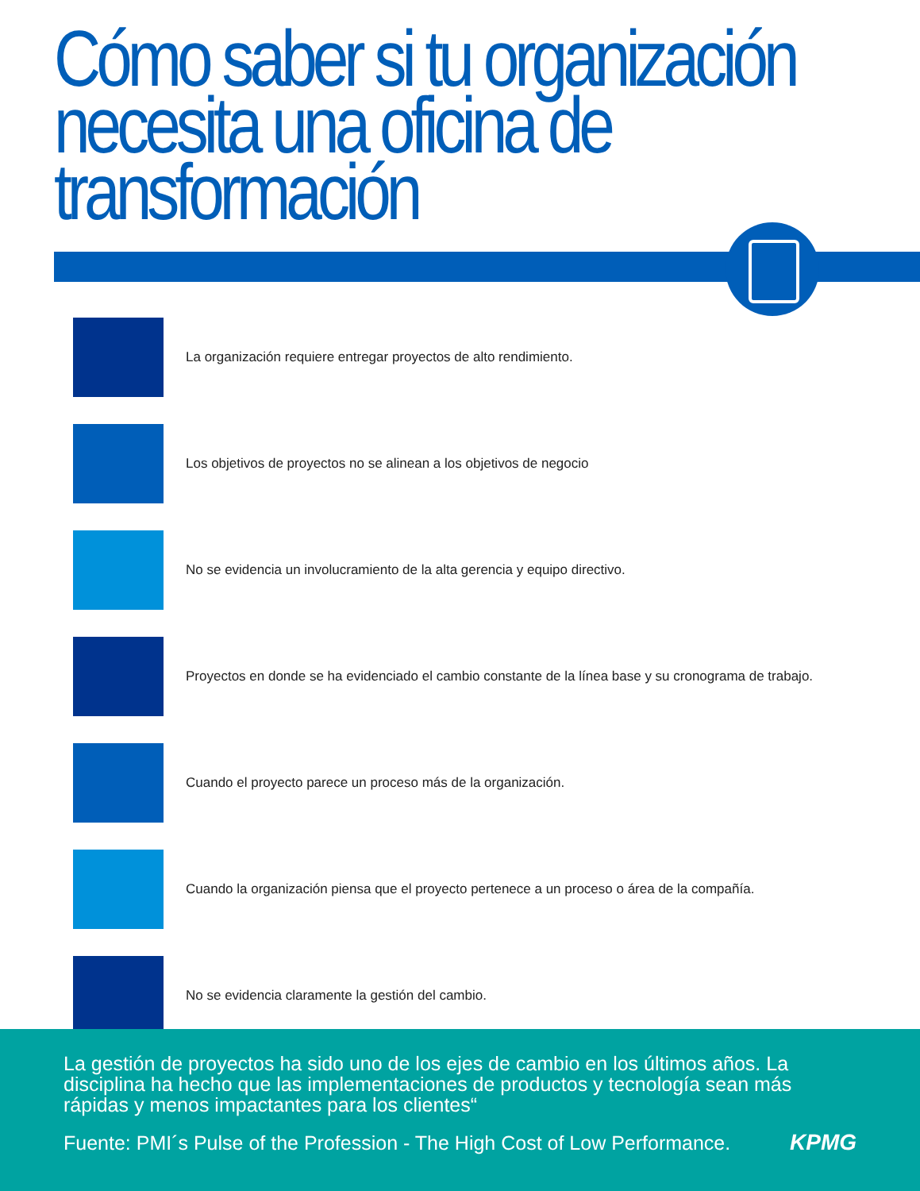Cómo saber si tu organización necesita una oficina de transformación
La organización requiere entregar proyectos de alto rendimiento.
Los objetivos de proyectos no se alinean a los objetivos de negocio
No se evidencia un involucramiento de la alta gerencia y equipo directivo.
Proyectos en donde se ha evidenciado el cambio constante de la línea base y su cronograma de trabajo.
Cuando el proyecto parece un proceso más de la organización.
Cuando la organización piensa que el proyecto pertenece a un proceso o área de la compañía.
No se evidencia claramente la gestión del cambio.
La gestión de proyectos ha sido uno de los ejes de cambio en los últimos años. La disciplina ha hecho que las implementaciones de productos y tecnología sean más rápidas y menos impactantes para los clientes“
Fuente: PMI´s Pulse of the Profession - The High Cost of Low Performance. KPMG